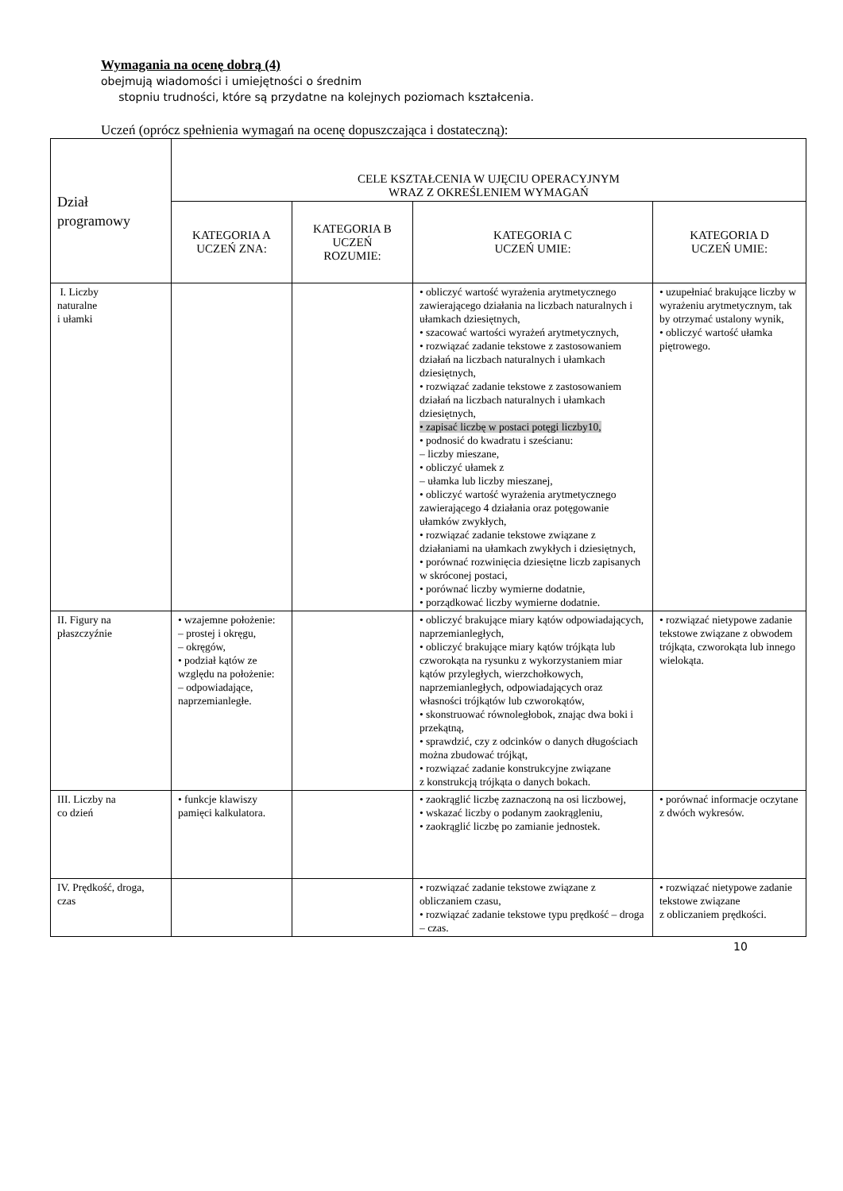Wymagania na ocenę dobrą (4)
obejmują wiadomości i umiejętności o średnim
stopniu trudności, które są przydatne na kolejnych poziomach kształcenia.
Uczeń (oprócz spełnienia wymagań na ocenę dopuszczająca i dostateczną):
| Dział programowy | CELE KSZTAŁCENIA W UJĘCIU OPERACYJNYM WRAZ Z OKREŚLENIEM WYMAGAŃ | | | |
| --- | --- | --- | --- | --- |
| | KATEGORIA A UCZEŃ ZNA: | KATEGORIA B UCZEŃ ROZUMIE: | KATEGORIA C UCZEŃ UMIE: | KATEGORIA D UCZEŃ UMIE: |
| I. Liczby naturalne i ułamki | | | • obliczyć wartość wyrażenia arytmetycznego zawierającego działania na liczbach naturalnych i ułamkach dziesiętnych, • szacować wartości wyrażeń arytmetycznych, • rozwiązać zadanie tekstowe z zastosowaniem działań na liczbach naturalnych i ułamkach dziesiętnych, • rozwiązać zadanie tekstowe z zastosowaniem działań na liczbach naturalnych i ułamkach dziesiętnych, • zapisać liczbę w postaci potęgi liczby10, • podnosić do kwadratu i sześcianu: – liczby mieszane, • obliczyć ułamek z – ułamka lub liczby mieszanej, • obliczyć wartość wyrażenia arytmetycznego zawierającego 4 działania oraz potęgowanie ułamków zwykłych, • rozwiązać zadanie tekstowe związane z działaniami na ułamkach zwykłych i dziesiętnych, • porównać rozwinięcia dziesiętne liczb zapisanych w skróconej postaci, • porównać liczby wymierne dodatnie, • porządkować liczby wymierne dodatnie. | • uzupełniać brakujące liczby w wyrażeniu arytmetycznym, tak by otrzymać ustalony wynik, • obliczyć wartość ułamka piętrowego. |
| II. Figury na płaszczyźnie | • wzajemne położenie: – prostej i okręgu, – okręgów, • podział kątów ze względu na położenie: – odpowiadające, naprzemianległe. | | • obliczyć brakujące miary kątów odpowiadających, naprzemianległych, • obliczyć brakujące miary kątów trójkąta lub czworokąta na rysunku z wykorzystaniem miar kątów przyległych, wierzchołkowych, naprzemianległych, odpowiadających oraz własności trójkątów lub czworokątów, • skonstruować równoległobok, znając dwa boki i przekątną, • sprawdzić, czy z odcinków o danych długościach można zbudować trójkąt, • rozwiązać zadanie konstrukcyjne związane z konstrukcją trójkąta o danych bokach. | • rozwiązać nietypowe zadanie tekstowe związane z obwodem trójkąta, czworokąta lub innego wielokąta. |
| III. Liczby na co dzień | • funkcje klawiszy pamięci kalkulatora. | | • zaokrąglić liczbę zaznaczoną na osi liczbowej, • wskazać liczby o podanym zaokrągleniu, • zaokrąglić liczbę po zamianie jednostek. | • porównać informacje oczytane z dwóch wykresów. |
| IV. Prędkość, droga, czas | | | • rozwiązać zadanie tekstowe związane z obliczaniem czasu, • rozwiązać zadanie tekstowe typu prędkość – droga – czas. | • rozwiązać nietypowe zadanie tekstowe związane z obliczaniem prędkości. |
10